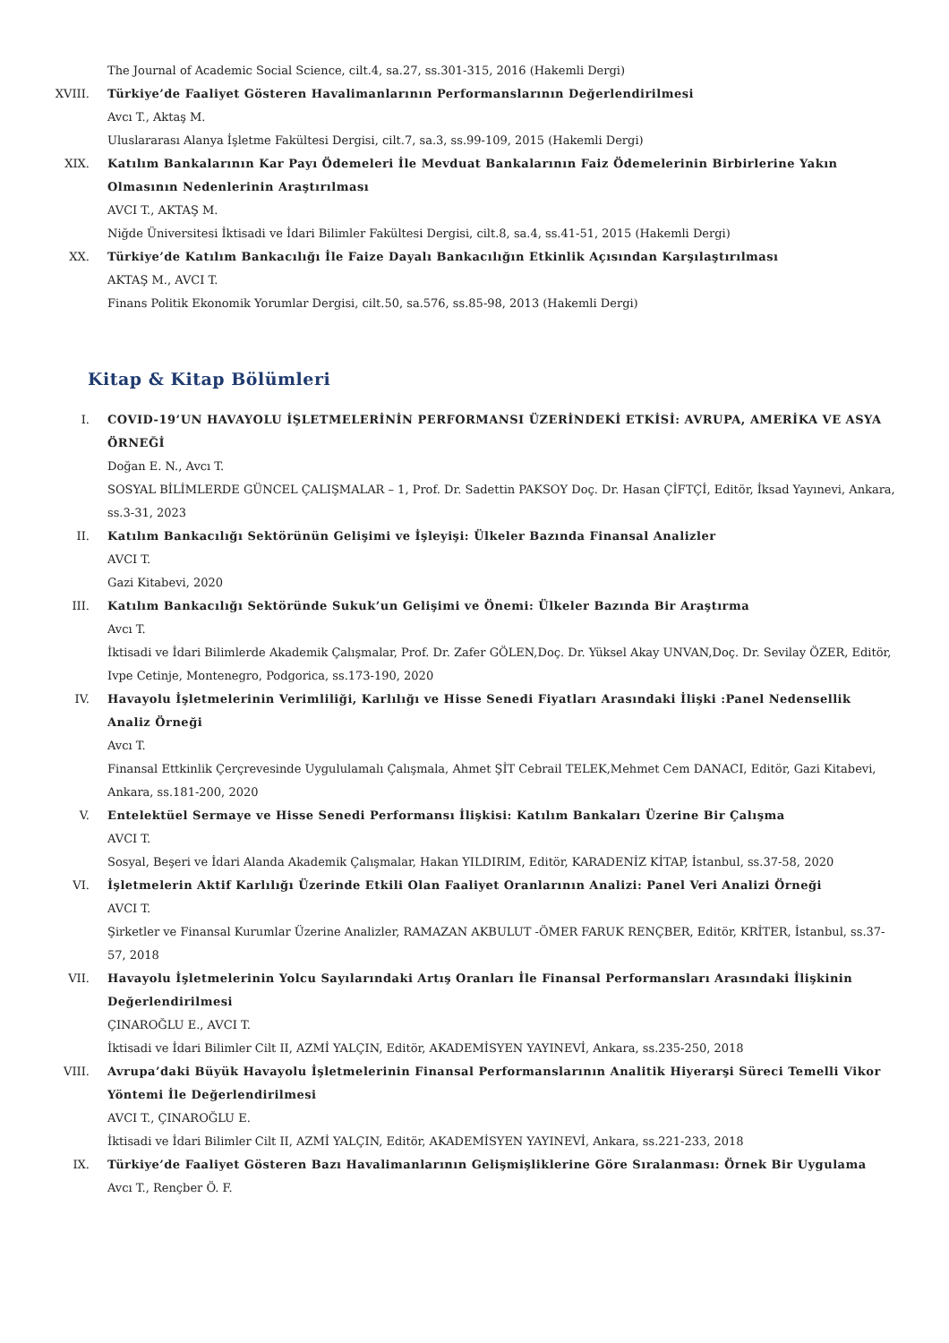The Journal of Academic Social Science, cilt.4, sa.27, ss.301-315, 2016 (Hakemli Dergi)
XVIII. Türkiye’de Faaliyet Gösteren Havalimanlarının Performanslarının Değerlendirilmesi
Avcı T., Aktaş M.
Uluslararası Alanya İşletme Fakültesi Dergisi, cilt.7, sa.3, ss.99-109, 2015 (Hakemli Dergi)
XIX. Katılım Bankalarının Kar Payı Ödemeleri İle Mevduat Bankalarının Faiz Ödemelerinin Birbirlerine Yakın Olmasının Nedenlerinin Araştırılması
AVCI T., AKTAŞ M.
Niğde Üniversitesi İktisadi ve İdari Bilimler Fakültesi Dergisi, cilt.8, sa.4, ss.41-51, 2015 (Hakemli Dergi)
XX. Türkiye’de Katılım Bankacılığı İle Faize Dayalı Bankacılığın Etkinlik Açısından Karşılaştırılması
AKTAŞ M., AVCI T.
Finans Politik Ekonomik Yorumlar Dergisi, cilt.50, sa.576, ss.85-98, 2013 (Hakemli Dergi)
Kitap & Kitap Bölümleri
I. COVID-19’UN HAVAYOLU İŞLETMELERİNİN PERFORMANSI ÜZERİNDEKİ ETKİSİ: AVRUPA, AMERİKA VE ASYA ÖRNEĞİ
Doğan E. N., Avcı T.
SOSYAL BİLİMLERDE GÜNCEL ÇALIŞMALAR – 1, Prof. Dr. Sadettin PAKSOY Doç. Dr. Hasan ÇİFTÇİ, Editör, İksad Yayınevi, Ankara, ss.3-31, 2023
II. Katılım Bankacılığı Sektörünün Gelişimi ve İşleyişi: Ülkeler Bazında Finansal Analizler
AVCI T.
Gazi Kitabevi, 2020
III. Katılım Bankacılığı Sektöründe Sukuk’un Gelişimi ve Önemi: Ülkeler Bazında Bir Araştırma
Avcı T.
İktisadi ve İdari Bilimlerde Akademik Çalışmalar, Prof. Dr. Zafer GÖLEN,Doç. Dr. Yüksel Akay UNVAN,Doç. Dr. Sevilay ÖZER, Editör, Ivpe Cetinje, Montenegro, Podgorica, ss.173-190, 2020
IV. Havayolu İşletmelerinin Verimliliği, Karlılığı ve Hisse Senedi Fiyatları Arasındaki İlişki :Panel Nedensellik Analiz Örneği
Avcı T.
Finansal Ettkinlik Çerçrevesinde Uygululamalı Çalışmala, Ahmet ŞİT Cebrail TELEK,Mehmet Cem DANACI, Editör, Gazi Kitabevi, Ankara, ss.181-200, 2020
V. Entelektüel Sermaye ve Hisse Senedi Performansı İlişkisi: Katılım Bankaları Üzerine Bir Çalışma
AVCI T.
Sosyal, Beşeri ve İdari Alanda Akademik Çalışmalar, Hakan YILDIRIM, Editör, KARADENİZ KİTAP, İstanbul, ss.37-58, 2020
VI. İşletmelerin Aktif Karlılığı Üzerinde Etkili Olan Faaliyet Oranlarının Analizi: Panel Veri Analizi Örneği
AVCI T.
Şirketler ve Finansal Kurumlar Üzerine Analizler, RAMAZAN AKBULUT -ÖMER FARUK RENÇBER, Editör, KRİTER, İstanbul, ss.37-57, 2018
VII. Havayolu İşletmelerinin Yolcu Sayılarındaki Artış Oranları İle Finansal Performansları Arasındaki İlişkinin Değerlendirilmesi
ÇINAROĞLU E., AVCI T.
İktisadi ve İdari Bilimler Cilt II, AZMİ YALÇIN, Editör, AKADEMİSYEN YAYINEVİ, Ankara, ss.235-250, 2018
VIII. Avrupa’daki Büyük Havayolu İşletmelerinin Finansal Performanslarının Analitik Hiyerarşi Süreci Temelli Vikor Yöntemi İle Değerlendirilmesi
AVCI T., ÇINAROĞLU E.
İktisadi ve İdari Bilimler Cilt II, AZMİ YALÇIN, Editör, AKADEMİSYEN YAYINEVİ, Ankara, ss.221-233, 2018
IX. Türkiye’de Faaliyet Gösteren Bazı Havalimanlarının Gelişmişliklerine Göre Sıralanması: Örnek Bir Uygulama
Avcı T., Rençber Ö. F.